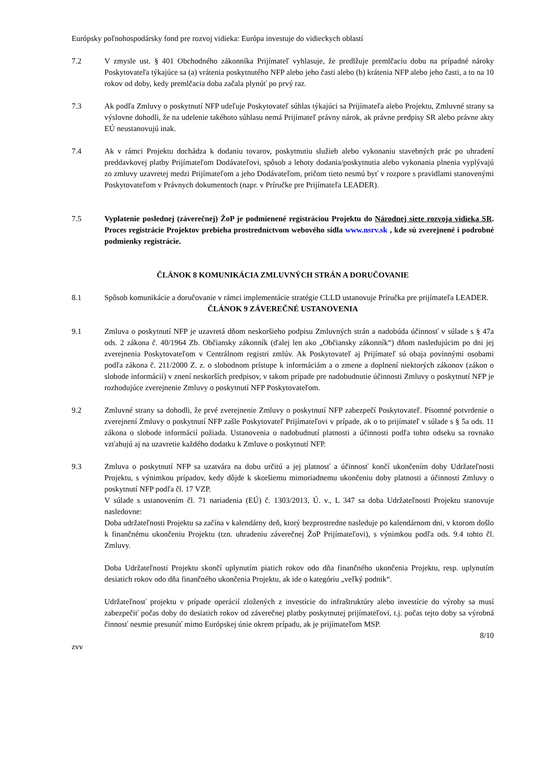Európsky poľnohospodársky fond pre rozvoj vidieka: Európa investuje do vidieckych oblastí
7.2 V zmysle ust. § 401 Obchodného zákonníka Prijímateľ vyhlasuje, že predlžuje premlčaciu dobu na prípadné nároky Poskytovateľa týkajúce sa (a) vrátenia poskytnutého NFP alebo jeho časti alebo (b) krátenia NFP alebo jeho časti, a to na 10 rokov od doby, kedy premlčacia doba začala plynúť po prvý raz.
7.3 Ak podľa Zmluvy o poskytnutí NFP udeľuje Poskytovateľ súhlas týkajúci sa Prijímateľa alebo Projektu, Zmluvné strany sa výslovne dohodli, že na udelenie takéhoto súhlasu nemá Prijímateľ právny nárok, ak právne predpisy SR alebo právne akty EÚ neustanovujú inak.
7.4 Ak v rámci Projektu dochádza k dodaniu tovarov, poskytnutiu služieb alebo vykonaniu stavebných prác po uhradení preddavkovej platby Prijímateľom Dodávateľovi, spôsob a lehoty dodania/poskytnutia alebo vykonania plnenia vyplývajú zo zmluvy uzavretej medzi Prijímateľom a jeho Dodávateľom, pričom tieto nesmú byť v rozpore s pravidlami stanovenými Poskytovateľom v Právnych dokumentoch (napr. v Príručke pre Prijímateľa LEADER).
7.5 Vyplatenie poslednej (záverečnej) ŽoP je podmienené registráciou Projektu do Národnej siete rozvoja vidieka SR. Proces registrácie Projektov prebieha prostredníctvom webového sídla www.nsrv.sk , kde sú zverejnené i podrobné podmienky registrácie.
ČLÁNOK 8 KOMUNIKÁCIA ZMLUVNÝCH STRÁN A DORUČOVANIE
8.1 Spôsob komunikácie a doručovanie v rámci implementácie stratégie CLLD ustanovuje Príručka pre prijímateľa LEADER.
ČLÁNOK 9 ZÁVEREČNÉ USTANOVENIA
9.1 Zmluva o poskytnutí NFP je uzavretá dňom neskoršieho podpisu Zmluvných strán a nadobúda účinnosť v súlade s § 47a ods. 2 zákona č. 40/1964 Zb. Občiansky zákonník (ďalej len ako „Občiansky zákonník“) dňom nasledujúcim po dni jej zverejnenia Poskytovateľom v Centrálnom registri zmlúv. Ak Poskytovateľ aj Prijímateľ sú obaja povinnými osobami podľa zákona č. 211/2000 Z. z. o slobodnom prístupe k informáciám a o zmene a doplnení niektorých zákonov (zákon o slobode informácií) v znení neskorších predpisov, v takom prípade pre nadobudnutie účinnosti Zmluvy o poskytnutí NFP je rozhodujúce zverejnenie Zmluvy o poskytnutí NFP Poskytovateľom.
9.2 Zmluvné strany sa dohodli, že prvé zverejnenie Zmluvy o poskytnutí NFP zabezpečí Poskytovateľ. Písomné potvrdenie o zverejnení Zmluvy o poskytnutí NFP zašle Poskytovateľ Prijímateľovi v prípade, ak o to prijímateľ v súlade s § 5a ods. 11 zákona o slobode informácií požiada. Ustanovenia o nadobudnutí platnosti a účinnosti podľa tohto odseku sa rovnako vzťahujú aj na uzavretie každého dodatku k Zmluve o poskytnutí NFP.
9.3 Zmluva o poskytnutí NFP sa uzatvára na dobu určitú a jej platnosť a účinnosť končí ukončením doby Udržateľnosti Projektu, s výnimkou prípadov, kedy dôjde k skoršiemu mimoriadnemu ukončeniu doby platnosti a účinnosti Zmluvy o poskytnutí NFP podľa čl. 17 VZP.
V súlade s ustanovením čl. 71 nariadenia (EÚ) č. 1303/2013, Ú. v., L 347 sa doba Udržateľnosti Projektu stanovuje nasledovne:
Doba udržateľnosti Projektu sa začína v kalendárny deň, ktorý bezprostredne nasleduje po kalendárnom dni, v ktorom došlo k finančnému ukončeniu Projektu (tzn. uhradeniu záverečnej ŽoP Prijímateľovi), s výnimkou podľa ods. 9.4 tohto čl. Zmluvy.
Doba Udržateľnosti Projektu skončí uplynutím piatich rokov odo dňa finančného ukončenia Projektu, resp. uplynutím desiatich rokov odo dňa finančného ukončenia Projektu, ak ide o kategóriu „veľký podnik“.
Udržateľnosť projektu v prípade operácií zložených z investície do infraštruktúry alebo investície do výroby sa musí zabezpečiť počas doby do desiatich rokov od záverečnej platby poskytnutej prijímateľovi, t.j. počas tejto doby sa výrobná činnosť nesmie presunúť mimo Európskej únie okrem prípadu, ak je prijímateľom MSP.
8/10
zvv